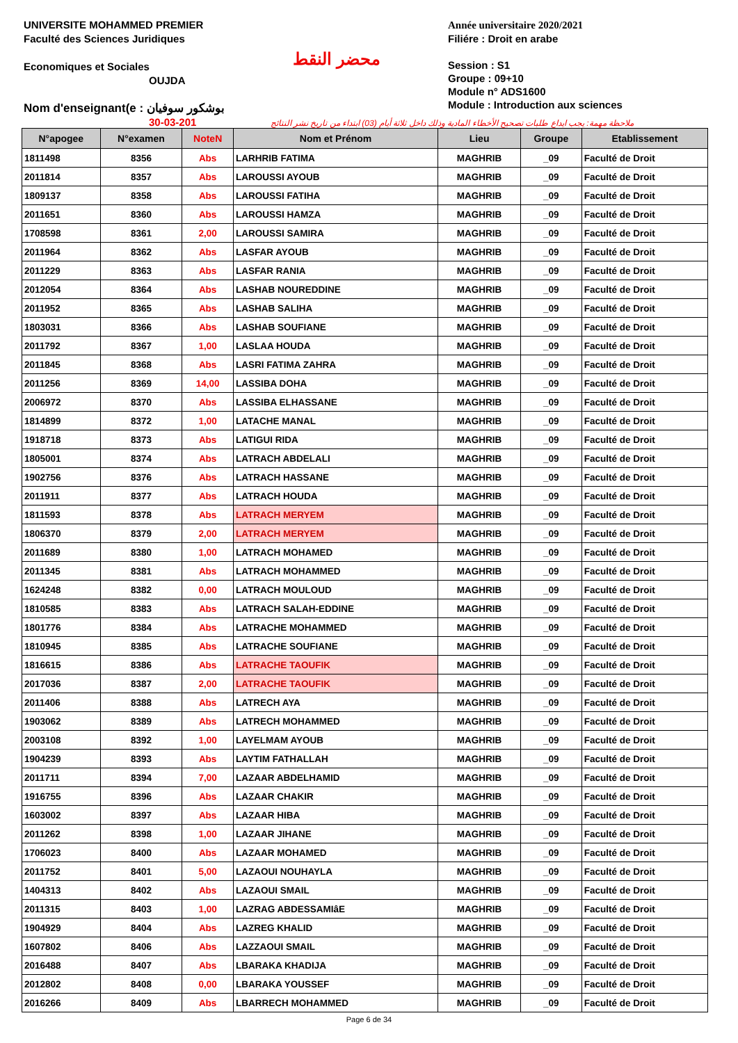UNIVERSITE MOHAMMED PREMIER
Faculté des Sciences Juridiques
Economiques et Sociales
OUJDA
Nom d'enseignant(e : بوشكور سوفيان
30-03-201
محضر النقط
Année universitaire 2020/2021
Filiére : Droit en arabe
Session : S1
Groupe : 09+10
Module n° ADS1600
Module : Introduction aux sciences
ملاحظة مهمة: يجب ايداع طلبات تصحيح الأخطاء المادية وذلك داخل ثلاثة أيام (03) ابتداء من تاريخ نشر النتائج
| N°apogee | N°examen | NoteN | Nom et Prénom | Lieu | Groupe | Etablissement |
| --- | --- | --- | --- | --- | --- | --- |
| 1811498 | 8356 | Abs | LARHRIB FATIMA | MAGHRIB | _09 | Faculté de Droit |
| 2011814 | 8357 | Abs | LAROUSSI AYOUB | MAGHRIB | _09 | Faculté de Droit |
| 1809137 | 8358 | Abs | LAROUSSI FATIHA | MAGHRIB | _09 | Faculté de Droit |
| 2011651 | 8360 | Abs | LAROUSSI HAMZA | MAGHRIB | _09 | Faculté de Droit |
| 1708598 | 8361 | 2,00 | LAROUSSI SAMIRA | MAGHRIB | _09 | Faculté de Droit |
| 2011964 | 8362 | Abs | LASFAR AYOUB | MAGHRIB | _09 | Faculté de Droit |
| 2011229 | 8363 | Abs | LASFAR RANIA | MAGHRIB | _09 | Faculté de Droit |
| 2012054 | 8364 | Abs | LASHAB NOUREDDINE | MAGHRIB | _09 | Faculté de Droit |
| 2011952 | 8365 | Abs | LASHAB SALIHA | MAGHRIB | _09 | Faculté de Droit |
| 1803031 | 8366 | Abs | LASHAB SOUFIANE | MAGHRIB | _09 | Faculté de Droit |
| 2011792 | 8367 | 1,00 | LASLAA HOUDA | MAGHRIB | _09 | Faculté de Droit |
| 2011845 | 8368 | Abs | LASRI FATIMA ZAHRA | MAGHRIB | _09 | Faculté de Droit |
| 2011256 | 8369 | 14,00 | LASSIBA DOHA | MAGHRIB | _09 | Faculté de Droit |
| 2006972 | 8370 | Abs | LASSIBA ELHASSANE | MAGHRIB | _09 | Faculté de Droit |
| 1814899 | 8372 | 1,00 | LATACHE MANAL | MAGHRIB | _09 | Faculté de Droit |
| 1918718 | 8373 | Abs | LATIGUI RIDA | MAGHRIB | _09 | Faculté de Droit |
| 1805001 | 8374 | Abs | LATRACH ABDELALI | MAGHRIB | _09 | Faculté de Droit |
| 1902756 | 8376 | Abs | LATRACH HASSANE | MAGHRIB | _09 | Faculté de Droit |
| 2011911 | 8377 | Abs | LATRACH HOUDA | MAGHRIB | _09 | Faculté de Droit |
| 1811593 | 8378 | Abs | LATRACH MERYEM | MAGHRIB | _09 | Faculté de Droit |
| 1806370 | 8379 | 2,00 | LATRACH MERYEM | MAGHRIB | _09 | Faculté de Droit |
| 2011689 | 8380 | 1,00 | LATRACH MOHAMED | MAGHRIB | _09 | Faculté de Droit |
| 2011345 | 8381 | Abs | LATRACH MOHAMMED | MAGHRIB | _09 | Faculté de Droit |
| 1624248 | 8382 | 0,00 | LATRACH MOULOUD | MAGHRIB | _09 | Faculté de Droit |
| 1810585 | 8383 | Abs | LATRACH SALAH-EDDINE | MAGHRIB | _09 | Faculté de Droit |
| 1801776 | 8384 | Abs | LATRACHE MOHAMMED | MAGHRIB | _09 | Faculté de Droit |
| 1810945 | 8385 | Abs | LATRACHE SOUFIANE | MAGHRIB | _09 | Faculté de Droit |
| 1816615 | 8386 | Abs | LATRACHE TAOUFIK | MAGHRIB | _09 | Faculté de Droit |
| 2017036 | 8387 | 2,00 | LATRACHE TAOUFIK | MAGHRIB | _09 | Faculté de Droit |
| 2011406 | 8388 | Abs | LATRECH AYA | MAGHRIB | _09 | Faculté de Droit |
| 1903062 | 8389 | Abs | LATRECH MOHAMMED | MAGHRIB | _09 | Faculté de Droit |
| 2003108 | 8392 | 1,00 | LAYELMAM AYOUB | MAGHRIB | _09 | Faculté de Droit |
| 1904239 | 8393 | Abs | LAYTIM FATHALLAH | MAGHRIB | _09 | Faculté de Droit |
| 2011711 | 8394 | 7,00 | LAZAAR ABDELHAMID | MAGHRIB | _09 | Faculté de Droit |
| 1916755 | 8396 | Abs | LAZAAR CHAKIR | MAGHRIB | _09 | Faculté de Droit |
| 1603002 | 8397 | Abs | LAZAAR HIBA | MAGHRIB | _09 | Faculté de Droit |
| 2011262 | 8398 | 1,00 | LAZAAR JIHANE | MAGHRIB | _09 | Faculté de Droit |
| 1706023 | 8400 | Abs | LAZAAR MOHAMED | MAGHRIB | _09 | Faculté de Droit |
| 2011752 | 8401 | 5,00 | LAZAOUI NOUHAYLA | MAGHRIB | _09 | Faculté de Droit |
| 1404313 | 8402 | Abs | LAZAOUI SMAIL | MAGHRIB | _09 | Faculté de Droit |
| 2011315 | 8403 | 1,00 | LAZRAG ABDESSAMIâE | MAGHRIB | _09 | Faculté de Droit |
| 1904929 | 8404 | Abs | LAZREG KHALID | MAGHRIB | _09 | Faculté de Droit |
| 1607802 | 8406 | Abs | LAZZAOUI SMAIL | MAGHRIB | _09 | Faculté de Droit |
| 2016488 | 8407 | Abs | LBARAKA KHADIJA | MAGHRIB | _09 | Faculté de Droit |
| 2012802 | 8408 | 0,00 | LBARAKA YOUSSEF | MAGHRIB | _09 | Faculté de Droit |
| 2016266 | 8409 | Abs | LBARRECH MOHAMMED | MAGHRIB | _09 | Faculté de Droit |
Page 6 de 34